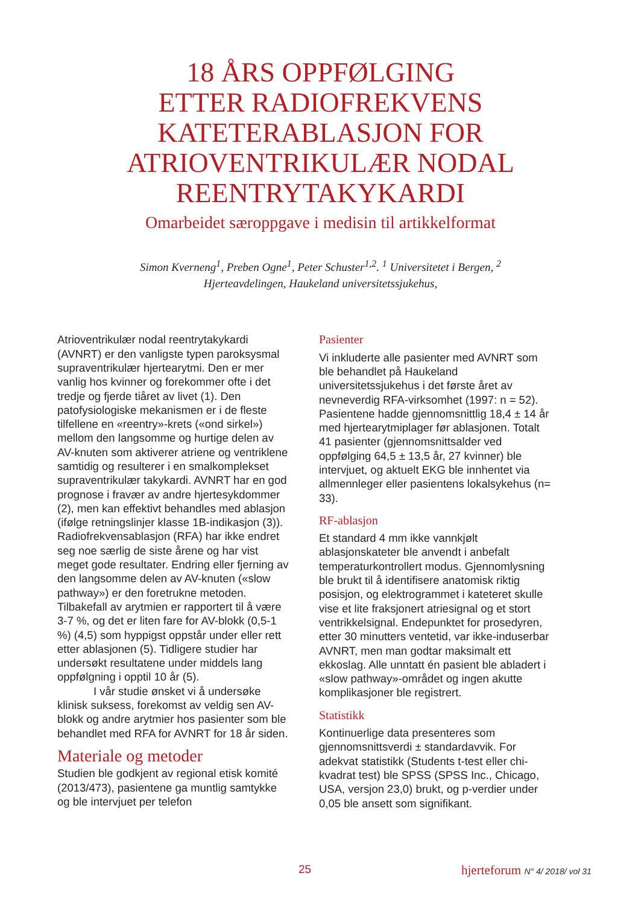18 ÅRS OPPFØLGING
ETTER RADIOFREKVENS
KATETERABLASJON FOR
ATRIOVENTRIKULÆR NODAL
REENTRYTAKYKARDI
Omarbeidet særoppgave i medisin til artikkelformat
Simon Kverneng<sup>1</sup>, Preben Ogne<sup>1</sup>, Peter Schuster<sup>1,2</sup>. <sup>1</sup> Universitetet i Bergen, <sup>2</sup> Hjerteavdelingen, Haukeland universitetssjukehus,
Atrioventrikulær nodal reentrytakykardi (AVNRT) er den vanligste typen paroksysmal supraventrikulær hjertearytmi. Den er mer vanlig hos kvinner og forekommer ofte i det tredje og fjerde tiåret av livet (1). Den patofysiologiske mekanismen er i de fleste tilfellene en «reentry»-krets («ond sirkel») mellom den langsomme og hurtige delen av AV-knuten som aktiverer atriene og ventriklene samtidig og resulterer i en smalkomplekset supraventrikulær takykardi. AVNRT har en god prognose i fravær av andre hjertesykdommer (2), men kan effektivt behandles med ablasjon (ifølge retningslinjer klasse 1B-indikasjon (3)). Radiofrekvensablasjon (RFA) har ikke endret seg noe særlig de siste årene og har vist meget gode resultater. Endring eller fjerning av den langsomme delen av AV-knuten («slow pathway») er den foretrukne metoden. Tilbakefall av arytmien er rapportert til å være 3-7 %, og det er liten fare for AV-blokk (0,5-1 %) (4,5) som hyppigst oppstår under eller rett etter ablasjonen (5). Tidligere studier har undersøkt resultatene under middels lang oppfølgning i opptil 10 år (5).
I vår studie ønsket vi å undersøke klinisk suksess, forekomst av veldig sen AV-blokk og andre arytmier hos pasienter som ble behandlet med RFA for AVNRT for 18 år siden.
Materiale og metoder
Studien ble godkjent av regional etisk komité (2013/473), pasientene ga muntlig samtykke og ble intervjuet per telefon
Pasienter
Vi inkluderte alle pasienter med AVNRT som ble behandlet på Haukeland universitetssjukehus i det første året av nevneverdig RFA-virksomhet (1997: n = 52). Pasientene hadde gjennomsnittlig 18,4 ± 14 år med hjertearytmiplager før ablasjonen. Totalt 41 pasienter (gjennomsnittsalder ved oppfølging 64,5 ± 13,5 år, 27 kvinner) ble intervjuet, og aktuelt EKG ble innhentet via allmennleger eller pasientens lokalsykehus (n= 33).
RF-ablasjon
Et standard 4 mm ikke vannkjølt ablasjonskateter ble anvendt i anbefalt temperaturkontrollert modus. Gjennomlysning ble brukt til å identifisere anatomisk riktig posisjon, og elektrogrammet i kateteret skulle vise et lite fraksjonert atriesignal og et stort ventrikkelsignal. Endepunktet for prosedyren, etter 30 minutters ventetid, var ikke-induserbar AVNRT, men man godtar maksimalt ett ekkoslag. Alle unntatt én pasient ble abladert i «slow pathway»-området og ingen akutte komplikasjoner ble registrert.
Statistikk
Kontinuerlige data presenteres som gjennomsnittsverdi ± standardavvik. For adekvat statistikk (Students t-test eller chi-kvadrat test) ble SPSS (SPSS Inc., Chicago, USA, versjon 23,0) brukt, og p-verdier under 0,05 ble ansett som signifikant.
25 hjerteforum N° 4/ 2018/ vol 31